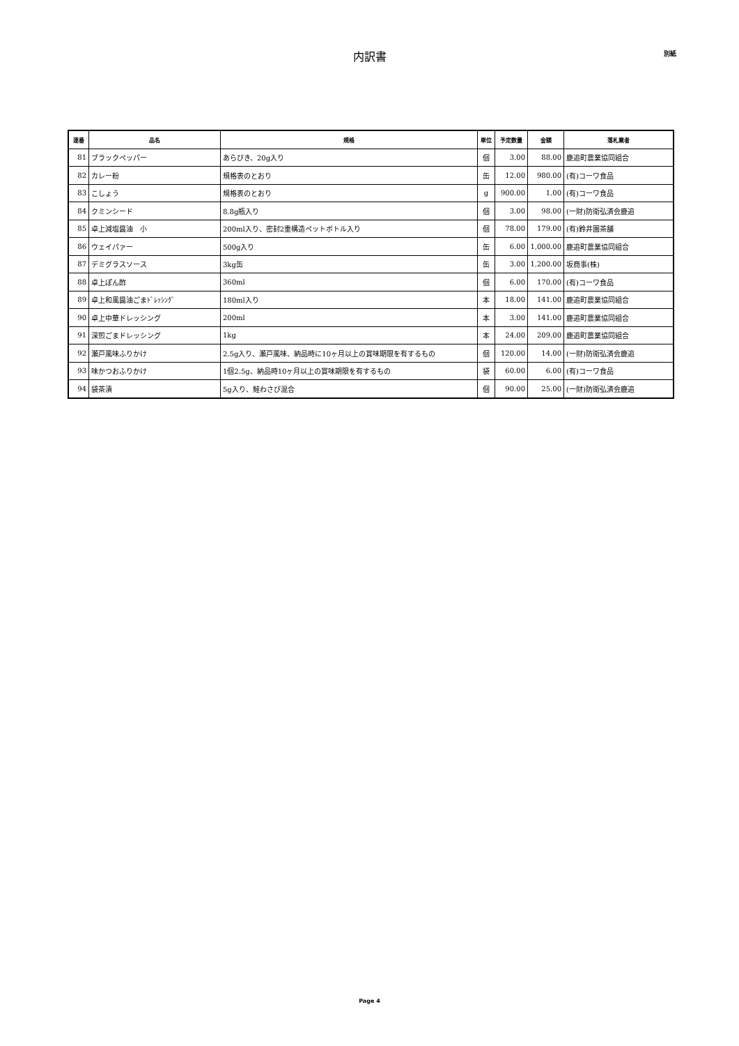内訳書
別紙
| 連番 | 品名 | 規格 | 単位 | 予定数量 | 金額 | 落札業者 |
| --- | --- | --- | --- | --- | --- | --- |
| 81 | ブラックペッパー | あらびき、20g入り | 個 | 3.00 | 88.00 | 鹿追町農業協同組合 |
| 82 | カレー粉 | 規格表のとおり | 缶 | 12.00 | 980.00 | (有)コーワ食品 |
| 83 | こしょう | 規格表のとおり | g | 900.00 | 1.00 | (有)コーワ食品 |
| 84 | クミンシード | 8.8g瓶入り | 個 | 3.00 | 98.00 | (一財)防衛弘済会鹿追 |
| 85 | 卓上減塩醤油 小 | 200ml入り、密封2重構造ペットボトル入り | 個 | 78.00 | 179.00 | (有)鈴井園茶舗 |
| 86 | ウェイパァー | 500g入り | 缶 | 6.00 | 1,000.00 | 鹿追町農業協同組合 |
| 87 | デミグラスソース | 3kg缶 | 缶 | 3.00 | 1,200.00 | 坂商事(株) |
| 88 | 卓上ぽん酢 | 360ml | 個 | 6.00 | 170.00 | (有)コーワ食品 |
| 89 | 卓上和風醤油ごまﾄﾞﾚｯｼﾝｸﾞ | 180ml入り | 本 | 18.00 | 141.00 | 鹿追町農業協同組合 |
| 90 | 卓上中華ドレッシング | 200ml | 本 | 3.00 | 141.00 | 鹿追町農業協同組合 |
| 91 | 深煎ごまドレッシング | 1kg | 本 | 24.00 | 209.00 | 鹿追町農業協同組合 |
| 92 | 瀬戸風味ふりかけ | 2.5g入り、瀬戸風味、納品時に10ヶ月以上の賞味期限を有するもの | 個 | 120.00 | 14.00 | (一財)防衛弘済会鹿追 |
| 93 | 味かつおふりかけ | 1個2.5g、納品時10ヶ月以上の賞味期限を有するもの | 袋 | 60.00 | 6.00 | (有)コーワ食品 |
| 94 | 袋茶漬 | 5g入り、鮭わさび混合 | 個 | 90.00 | 25.00 | (一財)防衛弘済会鹿追 |
Page 4